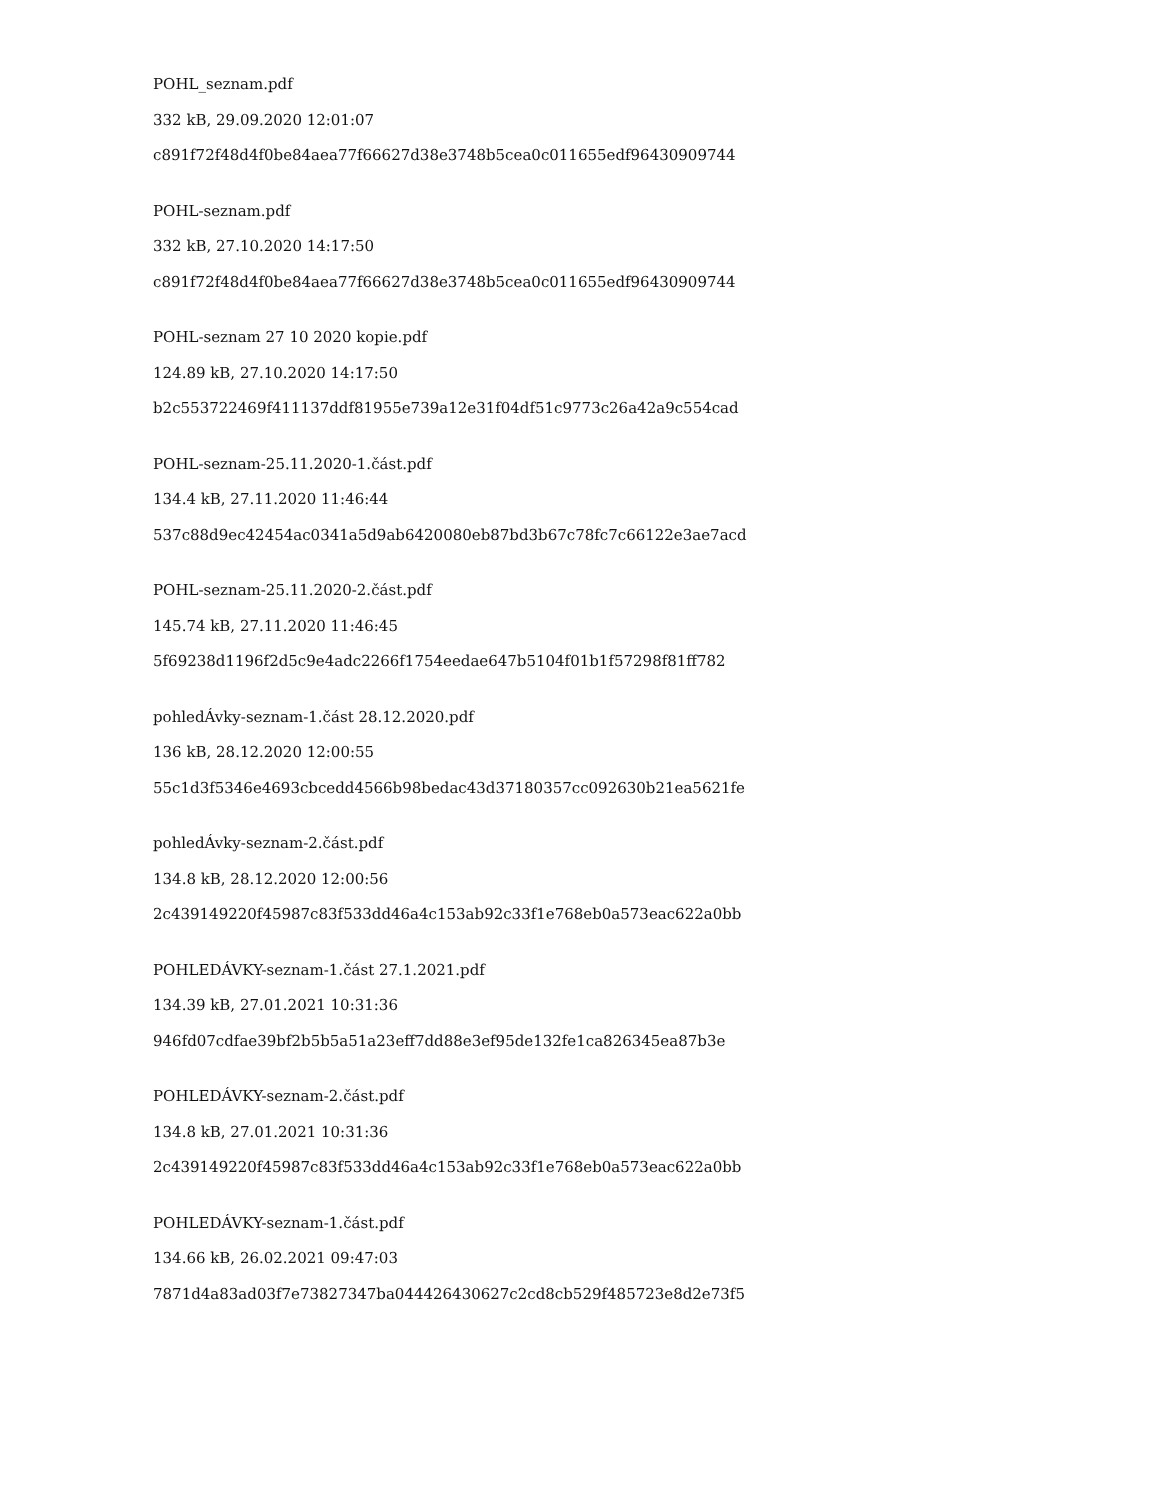POHL_seznam.pdf
332 kB, 29.09.2020 12:01:07
c891f72f48d4f0be84aea77f66627d38e3748b5cea0c011655edf96430909744
POHL-seznam.pdf
332 kB, 27.10.2020 14:17:50
c891f72f48d4f0be84aea77f66627d38e3748b5cea0c011655edf96430909744
POHL-seznam 27 10 2020 kopie.pdf
124.89 kB, 27.10.2020 14:17:50
b2c553722469f411137ddf81955e739a12e31f04df51c9773c26a42a9c554cad
POHL-seznam-25.11.2020-1.část.pdf
134.4 kB, 27.11.2020 11:46:44
537c88d9ec42454ac0341a5d9ab6420080eb87bd3b67c78fc7c66122e3ae7acd
POHL-seznam-25.11.2020-2.část.pdf
145.74 kB, 27.11.2020 11:46:45
5f69238d1196f2d5c9e4adc2266f1754eedae647b5104f01b1f57298f81ff782
pohledÁvky-seznam-1.část 28.12.2020.pdf
136 kB, 28.12.2020 12:00:55
55c1d3f5346e4693cbcedd4566b98bedac43d37180357cc092630b21ea5621fe
pohledÁvky-seznam-2.část.pdf
134.8 kB, 28.12.2020 12:00:56
2c439149220f45987c83f533dd46a4c153ab92c33f1e768eb0a573eac622a0bb
POHLEDÁVKY-seznam-1.část 27.1.2021.pdf
134.39 kB, 27.01.2021 10:31:36
946fd07cdfae39bf2b5b5a51a23eff7dd88e3ef95de132fe1ca826345ea87b3e
POHLEDÁVKY-seznam-2.část.pdf
134.8 kB, 27.01.2021 10:31:36
2c439149220f45987c83f533dd46a4c153ab92c33f1e768eb0a573eac622a0bb
POHLEDÁVKY-seznam-1.část.pdf
134.66 kB, 26.02.2021 09:47:03
7871d4a83ad03f7e73827347ba044426430627c2cd8cb529f485723e8d2e73f5